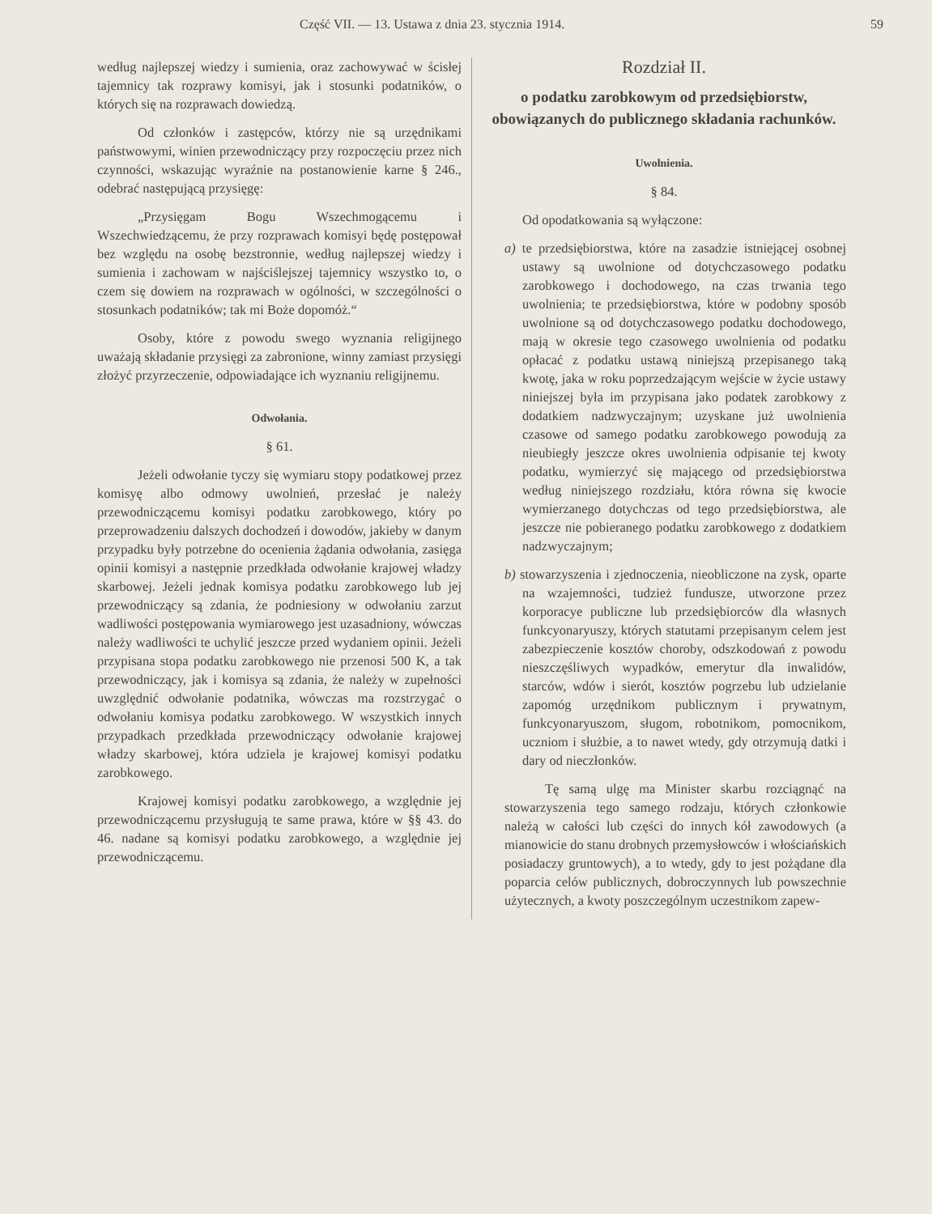Część VII. — 13. Ustawa z dnia 23. stycznia 1914. 59
według najlepszej wiedzy i sumienia, oraz zachowywać w ścisłej tajemnicy tak rozprawy komisyi, jak i stosunki podatników, o których się na rozprawach dowiedzą.
Od członków i zastępców, którzy nie są urzędnikami państwowymi, winien przewodniczący przy rozpoczęciu przez nich czynności, wskazując wyraźnie na postanowienie karne § 246., odebrać następującą przysięgę:
„Przysięgam Bogu Wszechmogącemu i Wszechwiedzącemu, że przy rozprawach komisyi będę postępował bez względu na osobę bezstronnie, według najlepszej wiedzy i sumienia i zachowam w najściślejszej tajemnicy wszystko to, o czem się dowiem na rozprawach w ogólności, w szczególności o stosunkach podatników; tak mi Boże dopomóż.“
Osoby, które z powodu swego wyznania religijnego uważają składanie przysięgi za zabronione, winny zamiast przysięgi złożyć przyrzeczenie, odpowiadające ich wyznaniu religijnemu.
Odwołania.
§ 61.
Jeżeli odwołanie tyczy się wymiaru stopy podatkowej przez komisyę albo odmowy uwolnień, przesłać je należy przewodniczącemu komisyi podatku zarobkowego, który po przeprowadzeniu dalszych dochodzeń i dowodów, jakieby w danym przypadku były potrzebne do ocenienia żądania odwołania, zasięga opinii komisyi a następnie przedkłada odwołanie krajowej władzy skarbowej. Jeżeli jednak komisya podatku zarobkowego lub jej przewodniczący są zdania, że podniesiony w odwołaniu zarzut wadliwości postępowania wymiarowego jest uzasadniony, wówczas należy wadliwości te uchylić jeszcze przed wydaniem opinii. Jeżeli przypisana stopa podatku zarobkowego nie przenosi 500 K, a tak przewodniczący, jak i komisya są zdania, że należy w zupełności uwzględnić odwołanie podatnika, wówczas ma rozstrzygać o odwołaniu komisya podatku zarobkowego. W wszystkich innych przypadkach przedkłada przewodniczący odwołanie krajowej władzy skarbowej, która udziela je krajowej komisyi podatku zarobkowego.
Krajowej komisyi podatku zarobkowego, a względnie jej przewodniczącemu przysługują te same prawa, które w §§ 43. do 46. nadane są komisyi podatku zarobkowego, a względnie jej przewodniczącemu.
Rozdział II.
o podatku zarobkowym od przedsiębiorstw, obowiązanych do publicznego składania rachunków.
Uwolnienia.
§ 84.
Od opodatkowania są wyłączone:
a) te przedsiębiorstwa, które na zasadzie istniejącej osobnej ustawy są uwolnione od dotychczasowego podatku zarobkowego i dochodowego, na czas trwania tego uwolnienia; te przedsiębiorstwa, które w podobny sposób uwolnione są od dotychczasowego podatku dochodowego, mają w okresie tego czasowego uwolnienia od podatku opłacać z podatku ustawą niniejszą przepisanego taką kwotę, jaka w roku poprzedzającym wejście w życie ustawy niniejszej była im przypisana jako podatek zarobkowy z dodatkiem nadzwyczajnym; uzyskane już uwolnienia czasowe od samego podatku zarobkowego powodują za nieubiegły jeszcze okres uwolnienia odpisanie tej kwoty podatku, wymierzyć się mającego od przedsiębiorstwa według niniejszego rozdziału, która równa się kwocie wymierzanego dotychczas od tego przedsiębiorstwa, ale jeszcze nie pobieranego podatku zarobkowego z dodatkiem nadzwyczajnym;
b) stowarzyszenia i zjednoczenia, nieobliczone na zysk, oparte na wzajemności, tudzież fundusze, utworzone przez korporacye publiczne lub przedsiębiorców dla własnych funkcyonaryuszy, których statutami przepisanym celem jest zabezpieczenie kosztów choroby, odszkodowań z powodu nieszczęśliwych wypadków, emerytur dla inwalidów, starców, wdów i sierót, kosztów pogrzebu lub udzielanie zapomóg urzędnikom publicznym i prywatnym, funkcyonaryuszom, sługom, robotnikom, pomocnikom, uczniom i służbie, a to nawet wtedy, gdy otrzymują datki i dary od nieczłonków.
Tę samą ulgę ma Minister skarbu rozciągnąć na stowarzyszenia tego samego rodzaju, których członkowie należą w całości lub części do innych kół zawodowych (a mianowicie do stanu drobnych przemysłowców i włościańskich posiadaczy gruntowych), a to wtedy, gdy to jest pożądane dla poparcia celów publicznych, dobroczynnych lub powszechnie użytecznych, a kwoty poszczególnym uczestnikom zapew-